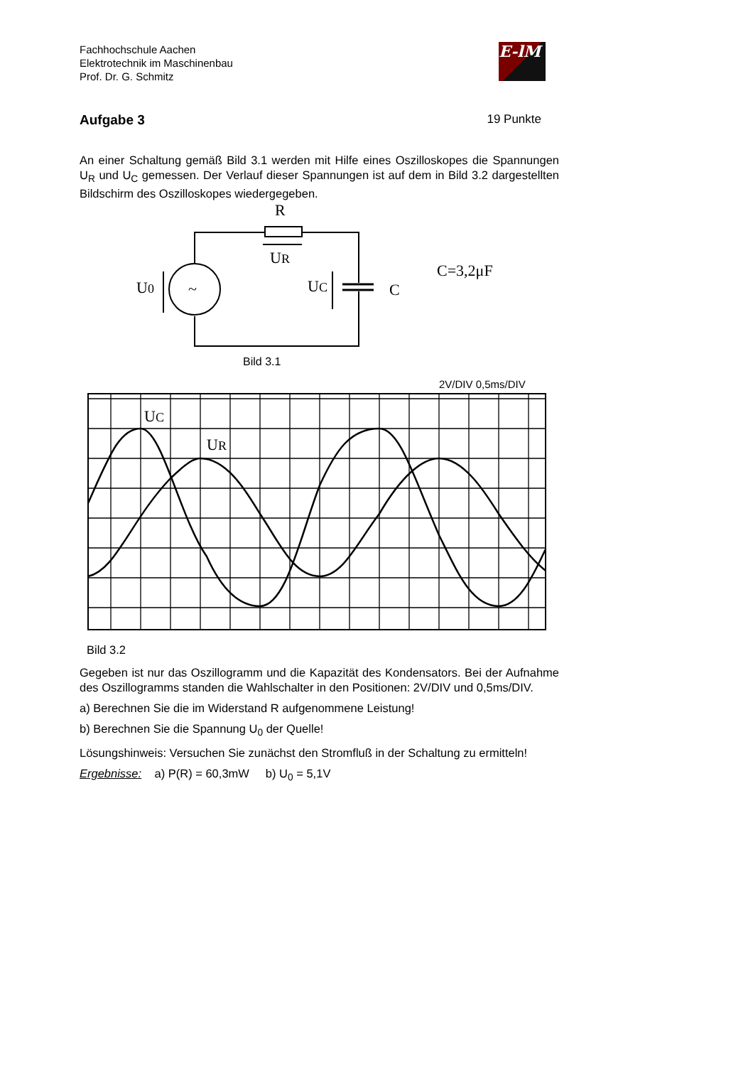Fachhochschule Aachen
Elektrotechnik im Maschinenbau
Prof. Dr. G. Schmitz
E-lM
Aufgabe 3 19 Punkte
An einer Schaltung gemäß Bild 3.1 werden mit Hilfe eines Oszilloskopes die Spannungen U<sub>R</sub> und U<sub>C</sub> gemessen. Der Verlauf dieser Spannungen ist auf dem in Bild 3.2 dargestellten Bildschirm des Oszilloskopes wiedergegeben.
R
~
UR
U0
UC
C
C=3,2μF
Bild 3.1
2V/DIV 0,5ms/DIV
UC
UR
Bild 3.2
Gegeben ist nur das Oszillogramm und die Kapazität des Kondensators. Bei der Aufnahme des Oszillogramms standen die Wahlschalter in den Positionen: 2V/DIV und 0,5ms/DIV.
a) Berechnen Sie die im Widerstand R aufgenommene Leistung!
b) Berechnen Sie die Spannung U<sub>0</sub> der Quelle!
Lösungshinweis: Versuchen Sie zunächst den Stromfluß in der Schaltung zu ermitteln!
Ergebnisse: a) P(R) = 60,3mW b) U<sub>0</sub> = 5,1V